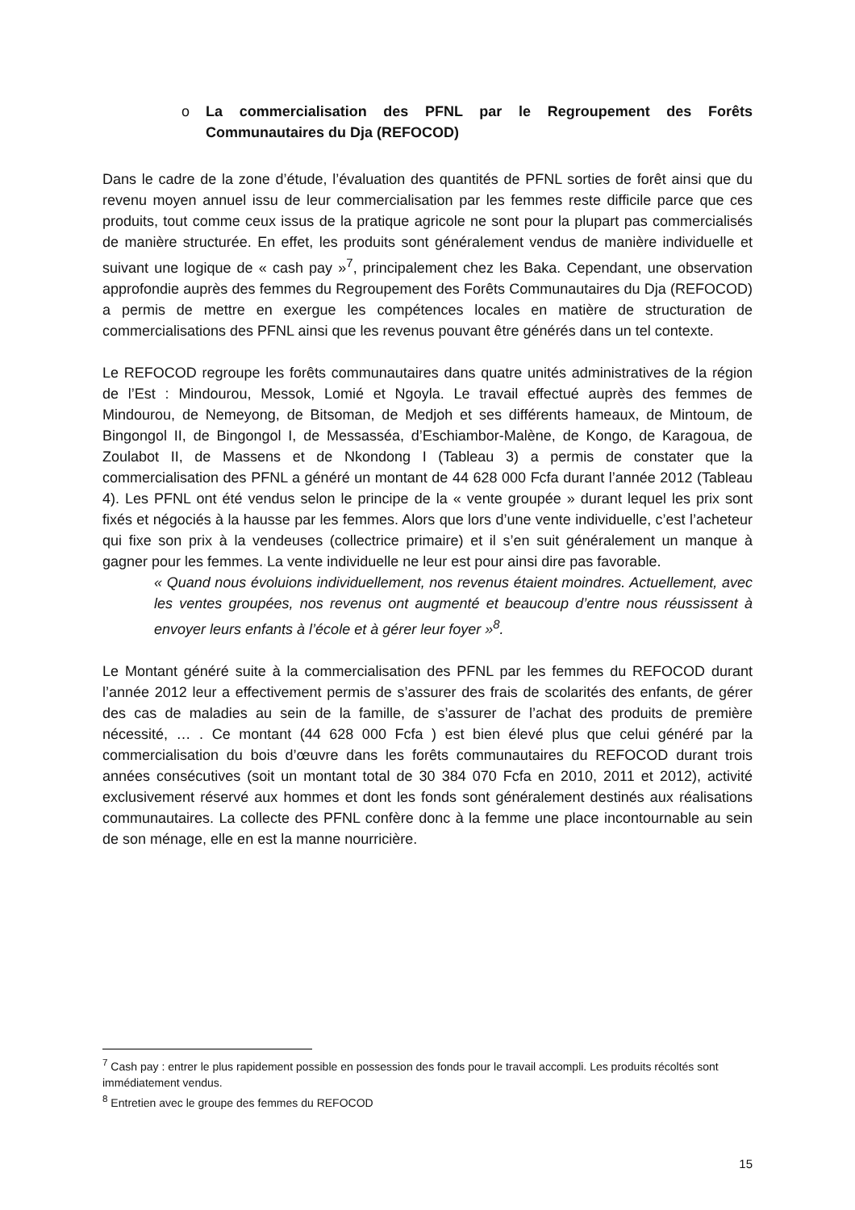o La commercialisation des PFNL par le Regroupement des Forêts Communautaires du Dja (REFOCOD)
Dans le cadre de la zone d’étude, l’évaluation des quantités de PFNL sorties de forêt ainsi que du revenu moyen annuel issu de leur commercialisation par les femmes reste difficile parce que ces produits, tout comme ceux issus de la pratique agricole ne sont pour la plupart pas commercialisés de manière structurée. En effet, les produits sont généralement vendus de manière individuelle et suivant une logique de « cash pay »<sup>7</sup>, principalement chez les Baka. Cependant, une observation approfondie auprès des femmes du Regroupement des Forêts Communautaires du Dja (REFOCOD) a permis de mettre en exergue les compétences locales en matière de structuration de commercialisations des PFNL ainsi que les revenus pouvant être générés dans un tel contexte.
Le REFOCOD regroupe les forêts communautaires dans quatre unités administratives de la région de l’Est : Mindourou, Messok, Lomié et Ngoyla. Le travail effectué auprès des femmes de Mindourou, de Nemeyong, de Bitsoman, de Medjoh et ses différents hameaux, de Mintoum, de Bingongol II, de Bingongol I, de Messasséa, d’Eschiambor-Malène, de Kongo, de Karagoua, de Zoulabot II, de Massens et de Nkondong I (Tableau 3) a permis de constater que la commercialisation des PFNL a généré un montant de 44 628 000 Fcfa durant l’année 2012 (Tableau 4). Les PFNL ont été vendus selon le principe de la « vente groupée » durant lequel les prix sont fixés et négociés à la hausse par les femmes. Alors que lors d’une vente individuelle, c’est l’acheteur qui fixe son prix à la vendeuses (collectrice primaire) et il s’en suit généralement un manque à gagner pour les femmes. La vente individuelle ne leur est pour ainsi dire pas favorable.
« Quand nous évoluions individuellement, nos revenus étaient moindres. Actuellement, avec les ventes groupées, nos revenus ont augmenté et beaucoup d’entre nous réussissent à envoyer leurs enfants à l’école et à gérer leur foyer »<sup>8</sup>.
Le Montant généré suite à la commercialisation des PFNL par les femmes du REFOCOD durant l’année 2012 leur a effectivement permis de s’assurer des frais de scolarités des enfants, de gérer des cas de maladies au sein de la famille, de s’assurer de l’achat des produits de première nécessité, … . Ce montant (44 628 000 Fcfa ) est bien élevé plus que celui généré par la commercialisation du bois d’œuvre dans les forêts communautaires du REFOCOD durant trois années consécutives (soit un montant total de 30 384 070 Fcfa en 2010, 2011 et 2012), activité exclusivement réservé aux hommes et dont les fonds sont généralement destinés aux réalisations communautaires. La collecte des PFNL confère donc à la femme une place incontournable au sein de son ménage, elle en est la manne nourricière.
<sup>7</sup> Cash pay : entrer le plus rapidement possible en possession des fonds pour le travail accompli. Les produits récoltés sont immédiatement vendus.
<sup>8</sup> Entretien avec le groupe des femmes du REFOCOD
15